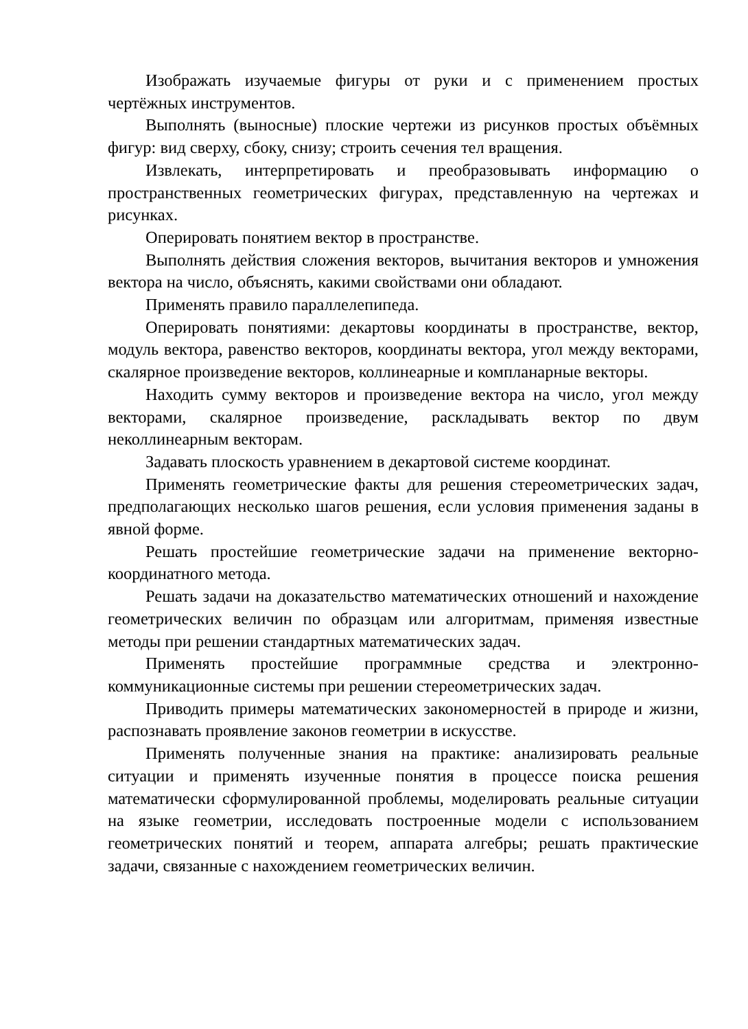Изображать изучаемые фигуры от руки и с применением простых чертёжных инструментов.
Выполнять (выносные) плоские чертежи из рисунков простых объёмных фигур: вид сверху, сбоку, снизу; строить сечения тел вращения.
Извлекать, интерпретировать и преобразовывать информацию о пространственных геометрических фигурах, представленную на чертежах и рисунках.
Оперировать понятием вектор в пространстве.
Выполнять действия сложения векторов, вычитания векторов и умножения вектора на число, объяснять, какими свойствами они обладают.
Применять правило параллелепипеда.
Оперировать понятиями: декартовы координаты в пространстве, вектор, модуль вектора, равенство векторов, координаты вектора, угол между векторами, скалярное произведение векторов, коллинеарные и компланарные векторы.
Находить сумму векторов и произведение вектора на число, угол между векторами, скалярное произведение, раскладывать вектор по двум неколлинеарным векторам.
Задавать плоскость уравнением в декартовой системе координат.
Применять геометрические факты для решения стереометрических задач, предполагающих несколько шагов решения, если условия применения заданы в явной форме.
Решать простейшие геометрические задачи на применение векторно-координатного метода.
Решать задачи на доказательство математических отношений и нахождение геометрических величин по образцам или алгоритмам, применяя известные методы при решении стандартных математических задач.
Применять простейшие программные средства и электронно-коммуникационные системы при решении стереометрических задач.
Приводить примеры математических закономерностей в природе и жизни, распознавать проявление законов геометрии в искусстве.
Применять полученные знания на практике: анализировать реальные ситуации и применять изученные понятия в процессе поиска решения математически сформулированной проблемы, моделировать реальные ситуации на языке геометрии, исследовать построенные модели с использованием геометрических понятий и теорем, аппарата алгебры; решать практические задачи, связанные с нахождением геометрических величин.